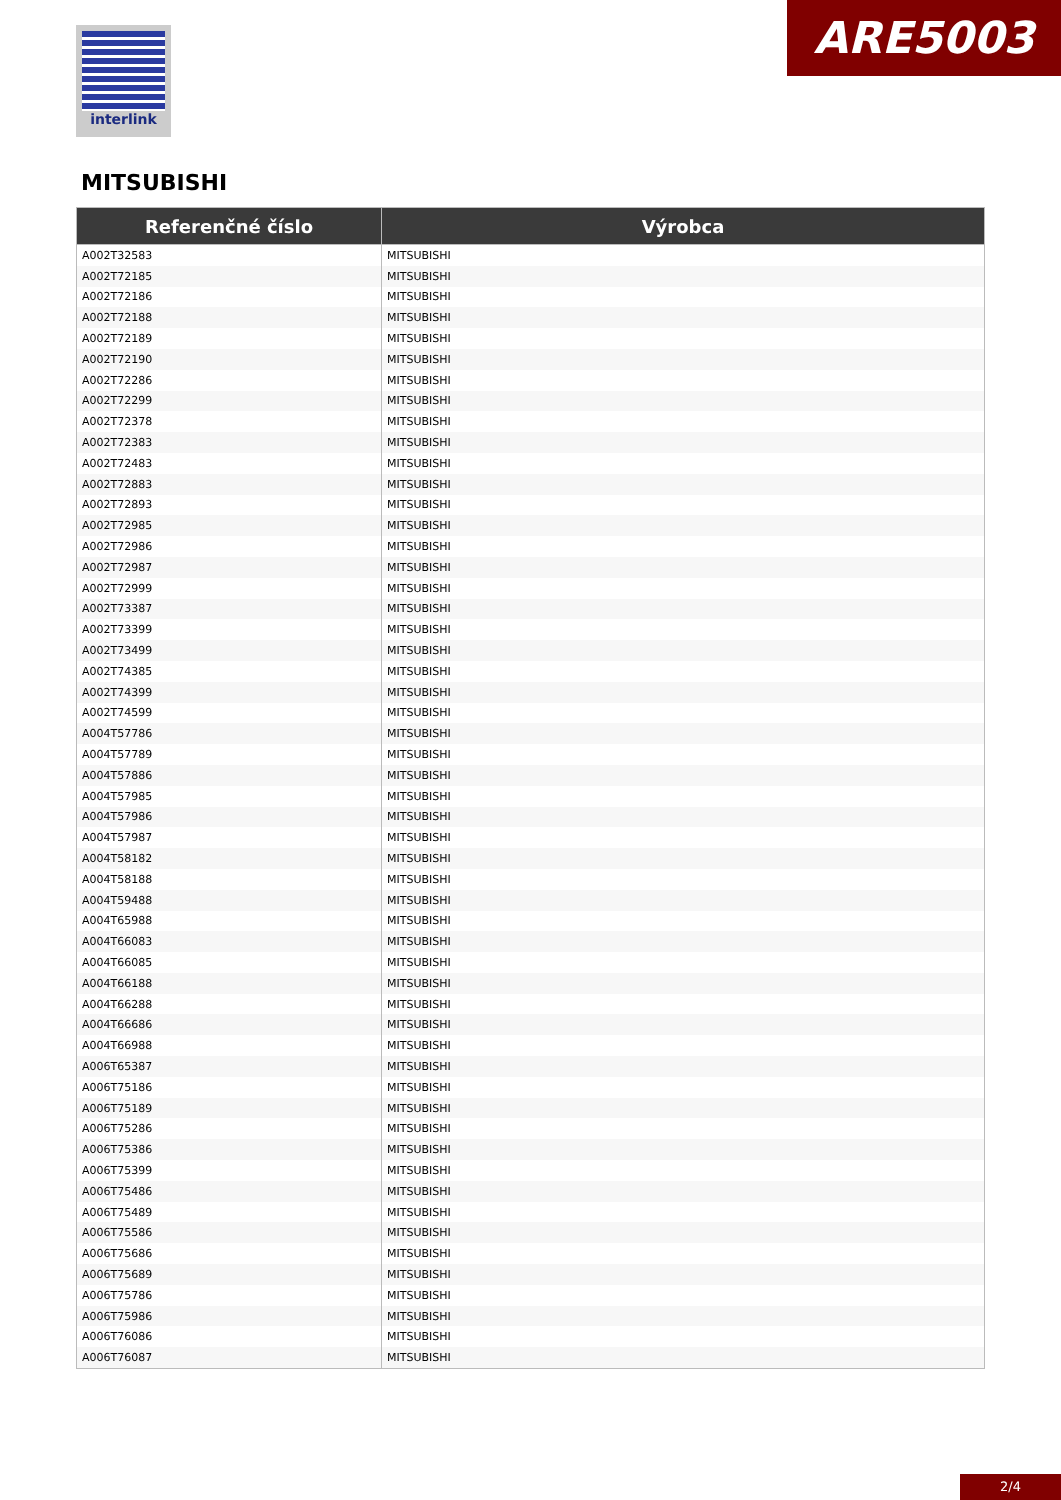interlink ARE5003
MITSUBISHI
| Referenčné číslo | Výrobca |
| --- | --- |
| A002T32583 | MITSUBISHI |
| A002T72185 | MITSUBISHI |
| A002T72186 | MITSUBISHI |
| A002T72188 | MITSUBISHI |
| A002T72189 | MITSUBISHI |
| A002T72190 | MITSUBISHI |
| A002T72286 | MITSUBISHI |
| A002T72299 | MITSUBISHI |
| A002T72378 | MITSUBISHI |
| A002T72383 | MITSUBISHI |
| A002T72483 | MITSUBISHI |
| A002T72883 | MITSUBISHI |
| A002T72893 | MITSUBISHI |
| A002T72985 | MITSUBISHI |
| A002T72986 | MITSUBISHI |
| A002T72987 | MITSUBISHI |
| A002T72999 | MITSUBISHI |
| A002T73387 | MITSUBISHI |
| A002T73399 | MITSUBISHI |
| A002T73499 | MITSUBISHI |
| A002T74385 | MITSUBISHI |
| A002T74399 | MITSUBISHI |
| A002T74599 | MITSUBISHI |
| A004T57786 | MITSUBISHI |
| A004T57789 | MITSUBISHI |
| A004T57886 | MITSUBISHI |
| A004T57985 | MITSUBISHI |
| A004T57986 | MITSUBISHI |
| A004T57987 | MITSUBISHI |
| A004T58182 | MITSUBISHI |
| A004T58188 | MITSUBISHI |
| A004T59488 | MITSUBISHI |
| A004T65988 | MITSUBISHI |
| A004T66083 | MITSUBISHI |
| A004T66085 | MITSUBISHI |
| A004T66188 | MITSUBISHI |
| A004T66288 | MITSUBISHI |
| A004T66686 | MITSUBISHI |
| A004T66988 | MITSUBISHI |
| A006T65387 | MITSUBISHI |
| A006T75186 | MITSUBISHI |
| A006T75189 | MITSUBISHI |
| A006T75286 | MITSUBISHI |
| A006T75386 | MITSUBISHI |
| A006T75399 | MITSUBISHI |
| A006T75486 | MITSUBISHI |
| A006T75489 | MITSUBISHI |
| A006T75586 | MITSUBISHI |
| A006T75686 | MITSUBISHI |
| A006T75689 | MITSUBISHI |
| A006T75786 | MITSUBISHI |
| A006T75986 | MITSUBISHI |
| A006T76086 | MITSUBISHI |
| A006T76087 | MITSUBISHI |
2/4